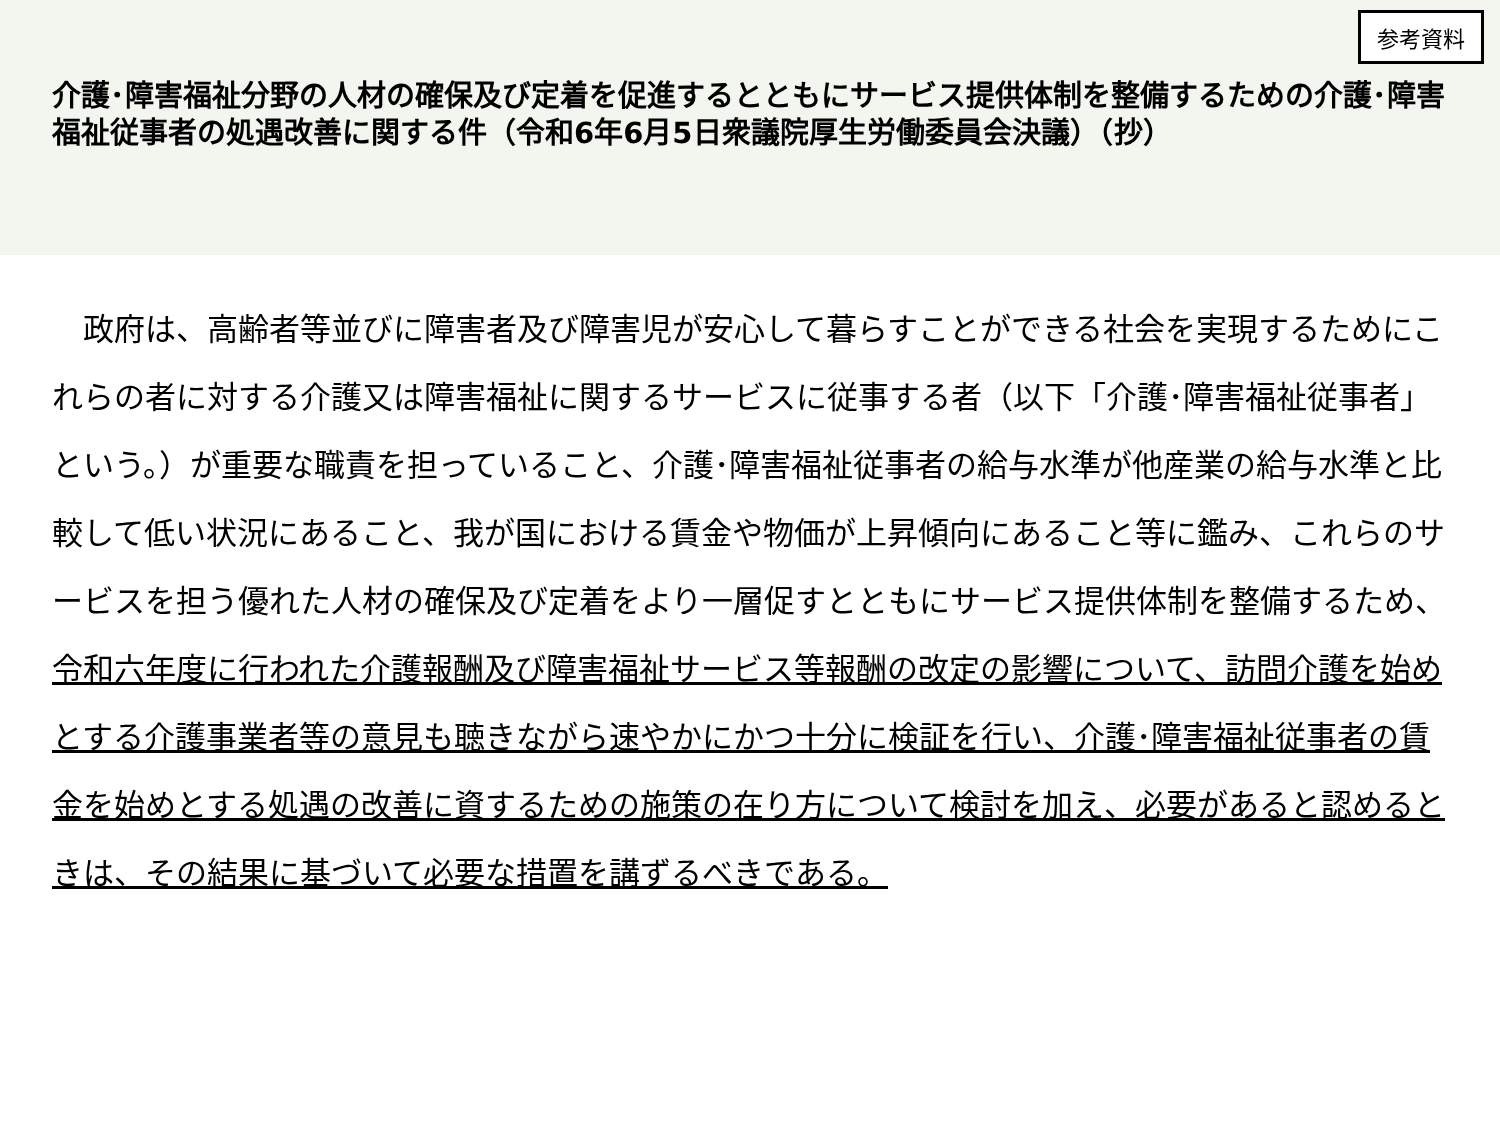参考資料
介護･障害福祉分野の人材の確保及び定着を促進するとともにサービス提供体制を整備するための介護･障害福祉従事者の処遇改善に関する件（令和6年6月5日衆議院厚生労働委員会決議）（抄）
　政府は、高齢者等並びに障害者及び障害児が安心して暮らすことができる社会を実現するためにこれらの者に対する介護又は障害福祉に関するサービスに従事する者（以下「介護･障害福祉従事者」という。）が重要な職責を担っていること、介護･障害福祉従事者の給与水準が他産業の給与水準と比較して低い状況にあること、我が国における賃金や物価が上昇傾向にあること等に鑑み、これらのサービスを担う優れた人材の確保及び定着をより一層促すとともにサービス提供体制を整備するため、令和六年度に行われた介護報酬及び障害福祉サービス等報酬の改定の影響について、訪問介護を始めとする介護事業者等の意見も聴きながら速やかにかつ十分に検証を行い、介護･障害福祉従事者の賃金を始めとする処遇の改善に資するための施策の在り方について検討を加え、必要があると認めるときは、その結果に基づいて必要な措置を講ずるべきである。